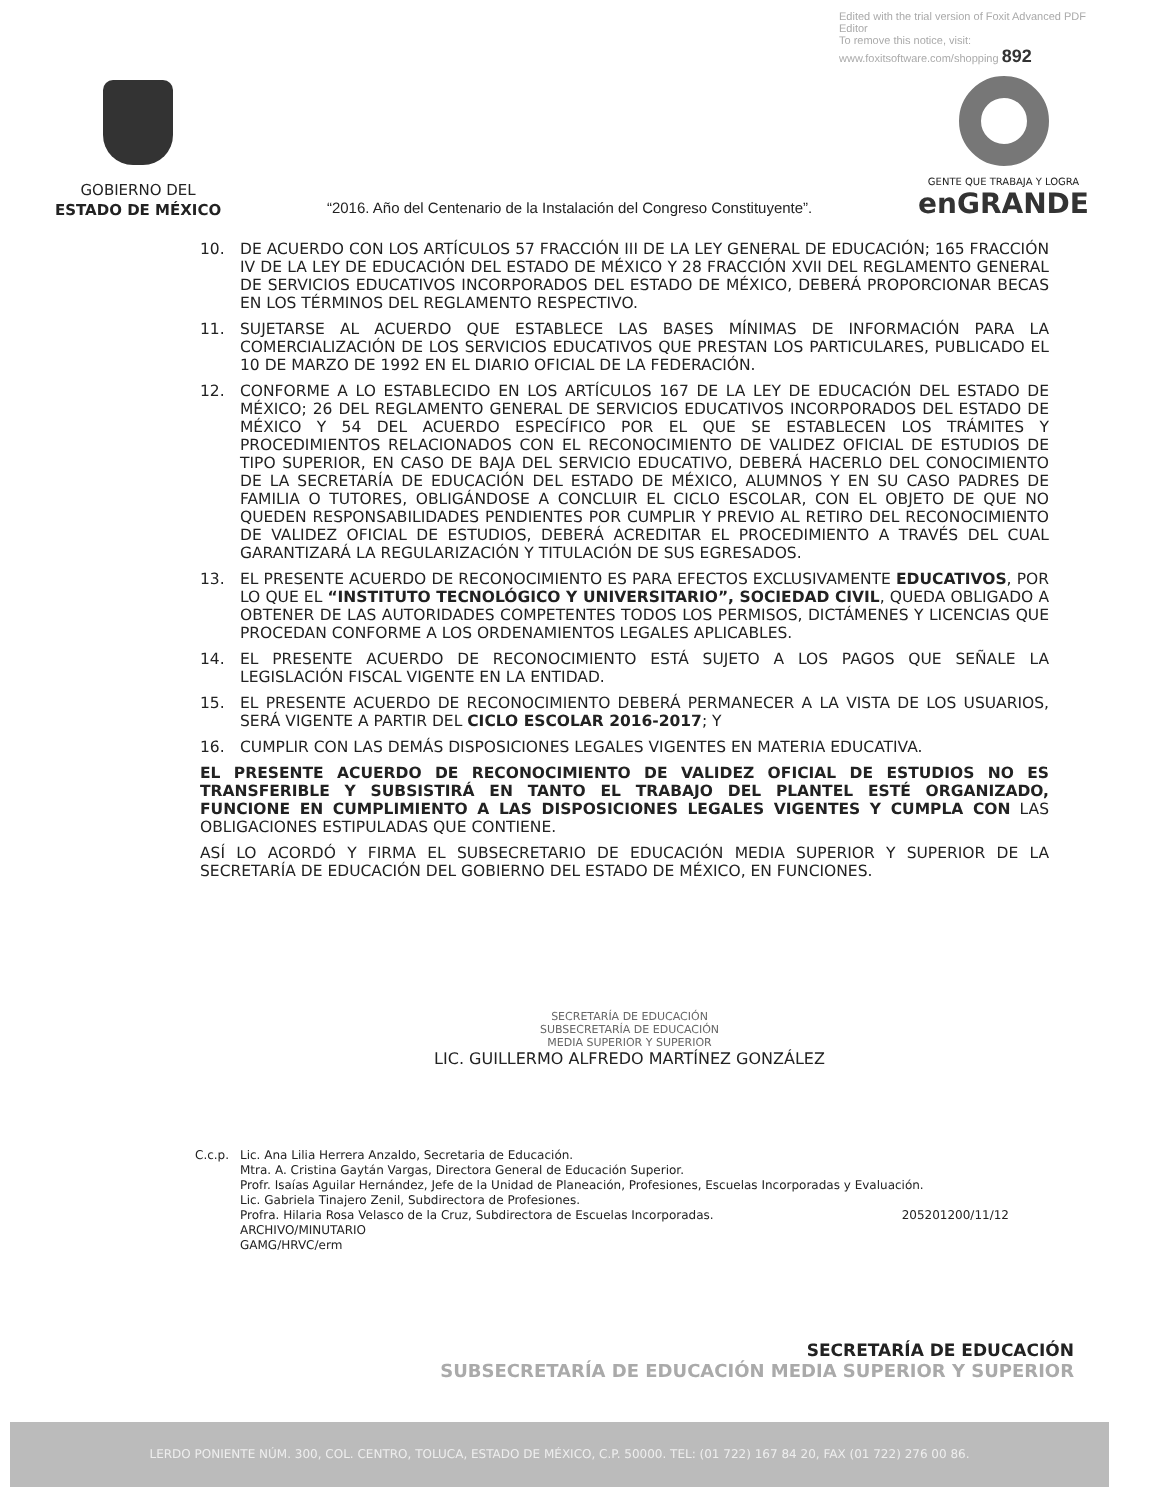Edited with the trial version of Foxit Advanced PDF Editor
To remove this notice, visit:
www.foxitsoftware.com/shopping 892
GOBIERNO DEL
ESTADO DE MÉXICO
“2016. Año del Centenario de la Instalación del Congreso Constituyente”.
GENTE QUE TRABAJA Y LOGRA
enGRANDE
10. DE ACUERDO CON LOS ARTÍCULOS 57 FRACCIÓN III DE LA LEY GENERAL DE EDUCACIÓN; 165 FRACCIÓN IV DE LA LEY DE EDUCACIÓN DEL ESTADO DE MÉXICO Y 28 FRACCIÓN XVII DEL REGLAMENTO GENERAL DE SERVICIOS EDUCATIVOS INCORPORADOS DEL ESTADO DE MÉXICO, DEBERÁ PROPORCIONAR BECAS EN LOS TÉRMINOS DEL REGLAMENTO RESPECTIVO.
11. SUJETARSE AL ACUERDO QUE ESTABLECE LAS BASES MÍNIMAS DE INFORMACIÓN PARA LA COMERCIALIZACIÓN DE LOS SERVICIOS EDUCATIVOS QUE PRESTAN LOS PARTICULARES, PUBLICADO EL 10 DE MARZO DE 1992 EN EL DIARIO OFICIAL DE LA FEDERACIÓN.
12. CONFORME A LO ESTABLECIDO EN LOS ARTÍCULOS 167 DE LA LEY DE EDUCACIÓN DEL ESTADO DE MÉXICO; 26 DEL REGLAMENTO GENERAL DE SERVICIOS EDUCATIVOS INCORPORADOS DEL ESTADO DE MÉXICO Y 54 DEL ACUERDO ESPECÍFICO POR EL QUE SE ESTABLECEN LOS TRÁMITES Y PROCEDIMIENTOS RELACIONADOS CON EL RECONOCIMIENTO DE VALIDEZ OFICIAL DE ESTUDIOS DE TIPO SUPERIOR, EN CASO DE BAJA DEL SERVICIO EDUCATIVO, DEBERÁ HACERLO DEL CONOCIMIENTO DE LA SECRETARÍA DE EDUCACIÓN DEL ESTADO DE MÉXICO, ALUMNOS Y EN SU CASO PADRES DE FAMILIA O TUTORES, OBLIGÁNDOSE A CONCLUIR EL CICLO ESCOLAR, CON EL OBJETO DE QUE NO QUEDEN RESPONSABILIDADES PENDIENTES POR CUMPLIR Y PREVIO AL RETIRO DEL RECONOCIMIENTO DE VALIDEZ OFICIAL DE ESTUDIOS, DEBERÁ ACREDITAR EL PROCEDIMIENTO A TRAVÉS DEL CUAL GARANTIZARÁ LA REGULARIZACIÓN Y TITULACIÓN DE SUS EGRESADOS.
13. EL PRESENTE ACUERDO DE RECONOCIMIENTO ES PARA EFECTOS EXCLUSIVAMENTE EDUCATIVOS, POR LO QUE EL “INSTITUTO TECNOLÓGICO Y UNIVERSITARIO”, SOCIEDAD CIVIL, QUEDA OBLIGADO A OBTENER DE LAS AUTORIDADES COMPETENTES TODOS LOS PERMISOS, DICTÁMENES Y LICENCIAS QUE PROCEDAN CONFORME A LOS ORDENAMIENTOS LEGALES APLICABLES.
14. EL PRESENTE ACUERDO DE RECONOCIMIENTO ESTÁ SUJETO A LOS PAGOS QUE SEÑALE LA LEGISLACIÓN FISCAL VIGENTE EN LA ENTIDAD.
15. EL PRESENTE ACUERDO DE RECONOCIMIENTO DEBERÁ PERMANECER A LA VISTA DE LOS USUARIOS, SERÁ VIGENTE A PARTIR DEL CICLO ESCOLAR 2016-2017; Y
16. CUMPLIR CON LAS DEMÁS DISPOSICIONES LEGALES VIGENTES EN MATERIA EDUCATIVA.
EL PRESENTE ACUERDO DE RECONOCIMIENTO DE VALIDEZ OFICIAL DE ESTUDIOS NO ES TRANSFERIBLE Y SUBSISTIRÁ EN TANTO EL TRABAJO DEL PLANTEL ESTÉ ORGANIZADO, FUNCIONE EN CUMPLIMIENTO A LAS DISPOSICIONES LEGALES VIGENTES Y CUMPLA CON LAS OBLIGACIONES ESTIPULADAS QUE CONTIENE.
ASÍ LO ACORDÓ Y FIRMA EL SUBSECRETARIO DE EDUCACIÓN MEDIA SUPERIOR Y SUPERIOR DE LA SECRETARÍA DE EDUCACIÓN DEL GOBIERNO DEL ESTADO DE MÉXICO, EN FUNCIONES.
SECRETARÍA DE EDUCACIÓN
SUBSECRETARÍA DE EDUCACIÓN
MEDIA SUPERIOR Y SUPERIOR
LIC. GUILLERMO ALFREDO MARTÍNEZ GONZÁLEZ
C.c.p. Lic. Ana Lilia Herrera Anzaldo, Secretaria de Educación.
Mtra. A. Cristina Gaytán Vargas, Directora General de Educación Superior.
Profr. Isaías Aguilar Hernández, Jefe de la Unidad de Planeación, Profesiones, Escuelas Incorporadas y Evaluación.
Lic. Gabriela Tinajero Zenil, Subdirectora de Profesiones.
Profra. Hilaria Rosa Velasco de la Cruz, Subdirectora de Escuelas Incorporadas. 205201200/11/12
ARCHIVO/MINUTARIO
GAMG/HRVC/erm
SECRETARÍA DE EDUCACIÓN
SUBSECRETARÍA DE EDUCACIÓN MEDIA SUPERIOR Y SUPERIOR
LERDO PONIENTE NÚM. 300, COL. CENTRO, TOLUCA, ESTADO DE MÉXICO, C.P. 50000. TEL: (01 722) 167 84 20, FAX (01 722) 276 00 86.